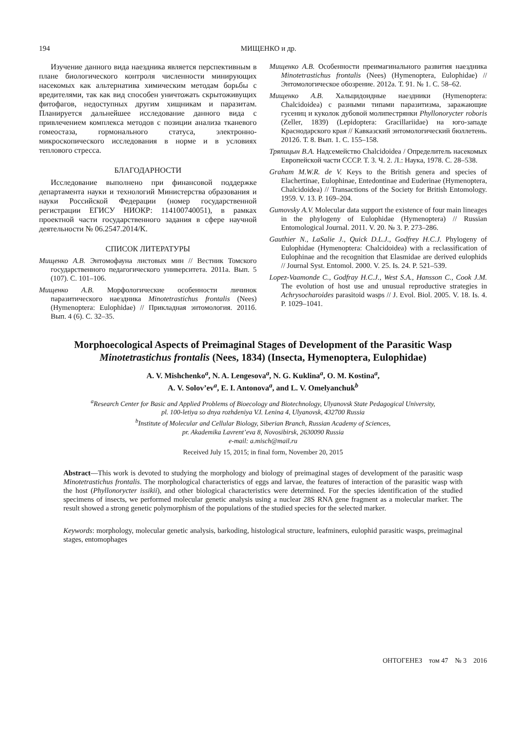194 МИЩЕНКО и др.
Изучение данного вида наездника является перспективным в плане биологического контроля численности минирующих насекомых как альтернатива химическим методам борьбы с вредителями, так как вид способен уничтожать скрытоживущих фитофагов, недоступных другим хищникам и паразитам. Планируется дальнейшее исследование данного вида с привлечением комплекса методов с позиции анализа тканевого гомеостаза, гормонального статуса, электронно-микроскопического исследования в норме и в условиях теплового стресса.
БЛАГОДАРНОСТИ
Исследование выполнено при финансовой поддержке департамента науки и технологий Министерства образования и науки Российской Федерации (номер государственной регистрации ЕГИСУ НИОКР: 114100740051), в рамках проектной части государственного задания в сфере научной деятельности № 06.2547.2014/K.
СПИСОК ЛИТЕРАТУРЫ
Мищенко А.В. Энтомофауна листовых мин // Вестник Томского государственного педагогического университета. 2011а. Вып. 5 (107). С. 101–106.
Мищенко А.В. Морфологические особенности личинок паразитического наездника Minotetrastichus frontalis (Nees) (Hymenoptera: Eulophidae) // Прикладная энтомология. 2011б. Вып. 4 (6). С. 32–35.
Мищенко А.В. Особенности преимагинального развития наездника Minotetrastichus frontalis (Nees) (Hymenoptera, Eulophidae) // Энтомологическое обозрение. 2012а. Т. 91. № 1. С. 58–62.
Мищенко А.В. Хальцидоидные наездники (Hymenoptera: Chalcidoidea) с разными типами паразитизма, заражающие гусениц и куколок дубовой молипестрянки Phyllonorycter roboris (Zeller, 1839) (Lepidoptera: Gracillariidae) на юго-западе Краснодарского края // Кавказский энтомологический бюллетень. 2012б. Т. 8. Вып. 1. С. 155–158.
Тряпицын В.А. Надсемейство Chalcidoidea / Определитель насекомых Европейской части СССР. Т. 3. Ч. 2. Л.: Наука, 1978. С. 28–538.
Graham M.W.R. de V. Keys to the British genera and species of Elachertinae, Eulophinae, Entedontinae and Euderinae (Hymenoptera, Chalcidoidea) // Transactions of the Society for British Entomology. 1959. V. 13. P. 169–204.
Gumovsky A.V. Molecular data support the existence of four main lineages in the phylogeny of Eulophidae (Hymenoptera) // Russian Entomological Journal. 2011. V. 20. № 3. P. 273–286.
Gauthier N., LaSalie J., Quick D.L.J., Godfrey H.C.J. Phylogeny of Eulophidae (Hymenoptera: Chalcidoidea) with a reclassification of Eulophinae and the recognition that Elasmidae are derived eulophids // Journal Syst. Entomol. 2000. V. 25. Is. 24. P. 521–539.
Lopez-Vaamonde C., Godfray H.C.J., West S.A., Hansson C., Cook J.M. The evolution of host use and unusual reproductive strategies in Achrysocharoides parasitoid wasps // J. Evol. Biol. 2005. V. 18. Is. 4. P. 1029–1041.
Morphoecological Aspects of Preimaginal Stages of Development of the Parasitic Wasp Minotetrastichus frontalis (Nees, 1834) (Insecta, Hymenoptera, Eulophidae)
A. V. Mishchenko<sup>a</sup>, N. A. Lengesova<sup>a</sup>, N. G. Kuklina<sup>a</sup>, O. M. Kostina<sup>a</sup>,
A. V. Solov’ev<sup>a</sup>, E. I. Antonova<sup>a</sup>, and L. V. Omelyanchuk<sup>b</sup>
<sup>a</sup> Research Center for Basic and Applied Problems of Bioecology and Biotechnology, Ulyanovsk State Pedagogical University,
pl. 100-letiya so dnya rozhdeniya V.I. Lenina 4, Ulyanovsk, 432700 Russia
<sup>b</sup> Institute of Molecular and Cellular Biology, Siberian Branch, Russian Academy of Sciences,
pr. Akademika Lavrent’eva 8, Novosibirsk, 2630090 Russia
e-mail: a.misch@mail.ru
Received July 15, 2015; in final form, November 20, 2015
Abstract—This work is devoted to studying the morphology and biology of preimaginal stages of development of the parasitic wasp Minotetrastichus frontalis. The morphological characteristics of eggs and larvae, the features of interaction of the parasitic wasp with the host (Phyllonorycter issikii), and other biological characteristics were determined. For the species identification of the studied specimens of insects, we performed molecular genetic analysis using a nuclear 28S RNA gene fragment as a molecular marker. The result showed a strong genetic polymorphism of the populations of the studied species for the selected marker.
Keywords: morphology, molecular genetic analysis, barkoding, histological structure, leafminers, eulophid parasitic wasps, preimaginal stages, entomophages
ОНТОГЕНЕЗ том 47 № 3 2016